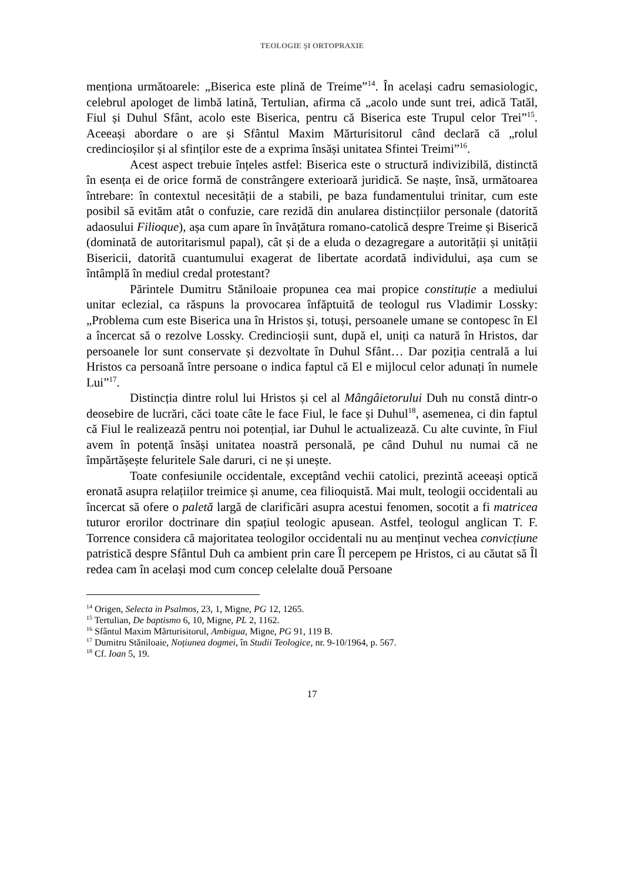TEOLOGIE ȘI ORTOPRAXIE
menționa următoarele: „Biserica este plină de Treime”<sup>14</sup>. În același cadru semasiologic, celebrul apologet de limbă latină, Tertulian, afirma că „acolo unde sunt trei, adică Tatăl, Fiul și Duhul Sfânt, acolo este Biserica, pentru că Biserica este Trupul celor Trei”<sup>15</sup>. Aceeași abordare o are și Sfântul Maxim Mărturisitorul când declară că „rolul credincioșilor și al sfinților este de a exprima însăși unitatea Sfintei Treimi”<sup>16</sup>.
Acest aspect trebuie înțeles astfel: Biserica este o structură indivizibilă, distinctă în esența ei de orice formă de constrângere exterioară juridică. Se naște, însă, următoarea întrebare: în contextul necesității de a stabili, pe baza fundamentului trinitar, cum este posibil să evităm atât o confuzie, care rezidă din anularea distincțiilor personale (datorită adaosului Filioque), așa cum apare în învățătura romano-catolică despre Treime și Biserică (dominată de autoritarismul papal), cât și de a eluda o dezagregare a autorității și unității Bisericii, datorită cuantumului exagerat de libertate acordată individului, așa cum se întâmplă în mediul credal protestant?
Părintele Dumitru Stăniloaie propunea cea mai propice constituție a mediului unitar eclezial, ca răspuns la provocarea înfăptuită de teologul rus Vladimir Lossky: „Problema cum este Biserica una în Hristos și, totuși, persoanele umane se contopesc în El a încercat să o rezolve Lossky. Credincioșii sunt, după el, uniți ca natură în Hristos, dar persoanele lor sunt conservate și dezvoltate în Duhul Sfânt… Dar poziția centrală a lui Hristos ca persoană între persoane o indica faptul că El e mijlocul celor adunați în numele Lui”<sup>17</sup>.
Distincția dintre rolul lui Hristos și cel al Mângâietorului Duh nu constă dintr-o deosebire de lucrări, căci toate câte le face Fiul, le face și Duhul<sup>18</sup>, asemenea, ci din faptul că Fiul le realizează pentru noi potențial, iar Duhul le actualizează. Cu alte cuvinte, în Fiul avem în potență însăși unitatea noastră personală, pe când Duhul nu numai că ne împărtășește feluritele Sale daruri, ci ne și unește.
Toate confesiunile occidentale, exceptând vechii catolici, prezintă aceeași optică eronată asupra relațiilor treimice și anume, cea filioquistă. Mai mult, teologii occidentali au încercat să ofere o paletă largă de clarificări asupra acestui fenomen, socotit a fi matricea tuturor erorilor doctrinare din spațiul teologic apusean. Astfel, teologul anglican T. F. Torrence considera că majoritatea teologilor occidentali nu au menținut vechea convicțiune patristică despre Sfântul Duh ca ambient prin care Îl percepem pe Hristos, ci au căutat să Îl redea cam în același mod cum concep celelalte două Persoane
<sup>14</sup> Origen, Selecta in Psalmos, 23, 1, Migne, PG 12, 1265.
<sup>15</sup> Tertulian, De baptismo 6, 10, Migne, PL 2, 1162.
<sup>16</sup> Sfântul Maxim Mărturisitorul, Ambigua, Migne, PG 91, 119 B.
<sup>17</sup> Dumitru Stăniloaie, Noțiunea dogmei, în Studii Teologice, nr. 9-10/1964, p. 567.
<sup>18</sup> Cf. Ioan 5, 19.
17